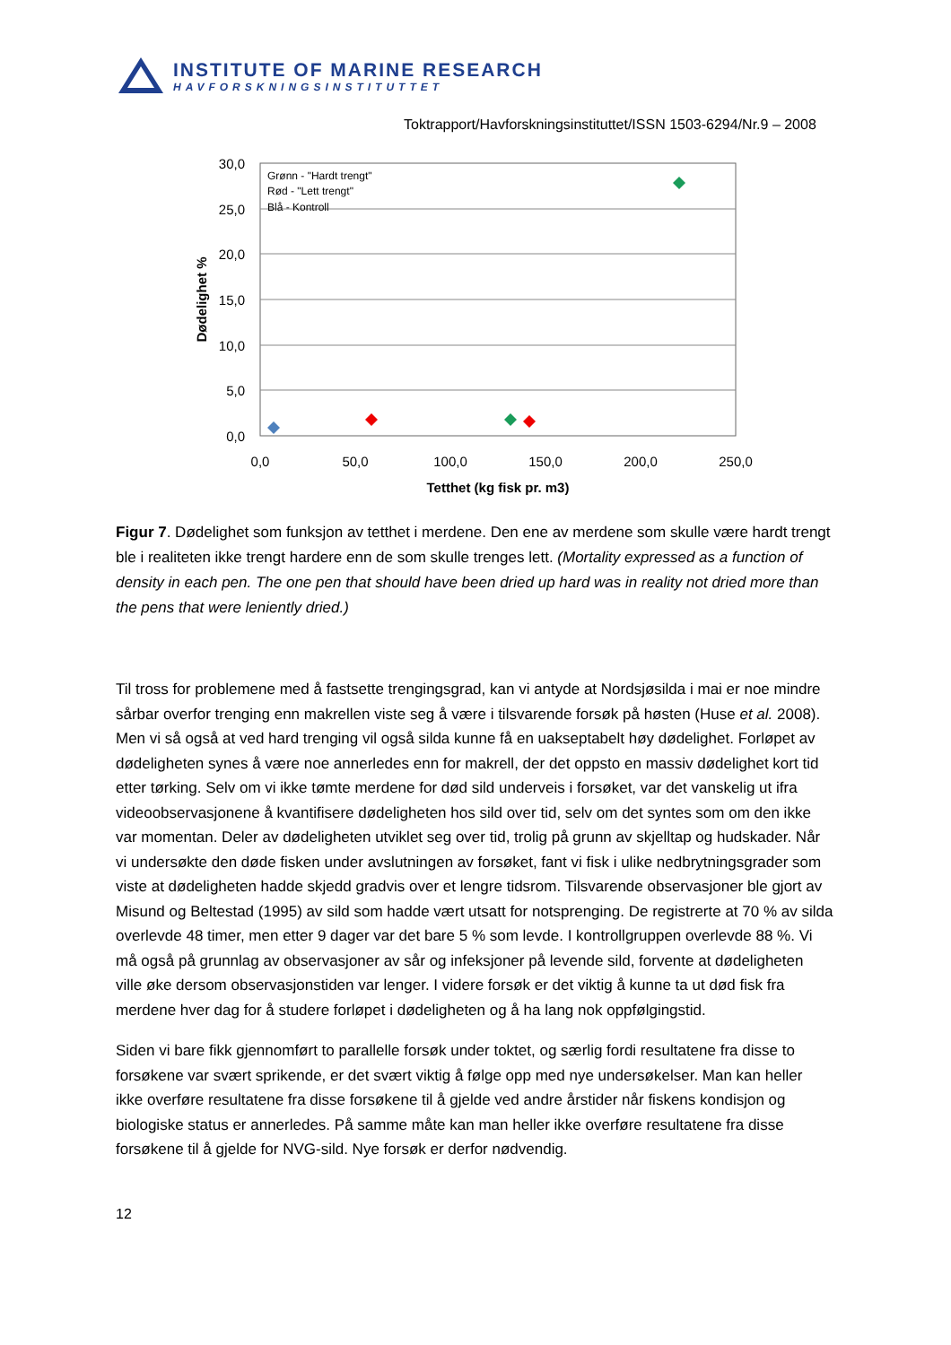INSTITUTE OF MARINE RESEARCH
HAVFORSKNINGSINSTITUTTET
Toktrapport/Havforskningsinstituttet/ISSN 1503-6294/Nr.9 – 2008
30,0
25,0
20,0
15,0
10,0
5,0
0,0
0,0
50,0
100,0
150,0
200,0
250,0
Tetthet (kg fisk pr. m3)
Dødelighet %
Grønn - "Hardt trengt"
Rød - "Lett trengt"
Blå - Kontroll
Figur 7. Dødelighet som funksjon av tetthet i merdene. Den ene av merdene som skulle være hardt trengt ble i realiteten ikke trengt hardere enn de som skulle trenges lett. (Mortality expressed as a function of density in each pen. The one pen that should have been dried up hard was in reality not dried more than the pens that were leniently dried.)
Til tross for problemene med å fastsette trengingsgrad, kan vi antyde at Nordsjøsilda i mai er noe mindre sårbar overfor trenging enn makrellen viste seg å være i tilsvarende forsøk på høsten (Huse et al. 2008). Men vi så også at ved hard trenging vil også silda kunne få en uakseptabelt høy dødelighet. Forløpet av dødeligheten synes å være noe annerledes enn for makrell, der det oppsto en massiv dødelighet kort tid etter tørking. Selv om vi ikke tømte merdene for død sild underveis i forsøket, var det vanskelig ut ifra videoobservasjonene å kvantifisere dødeligheten hos sild over tid, selv om det syntes som om den ikke var momentan. Deler av dødeligheten utviklet seg over tid, trolig på grunn av skjelltap og hudskader. Når vi undersøkte den døde fisken under avslutningen av forsøket, fant vi fisk i ulike nedbrytningsgrader som viste at dødeligheten hadde skjedd gradvis over et lengre tidsrom. Tilsvarende observasjoner ble gjort av Misund og Beltestad (1995) av sild som hadde vært utsatt for notsprenging. De registrerte at 70 % av silda overlevde 48 timer, men etter 9 dager var det bare 5 % som levde. I kontrollgruppen overlevde 88 %. Vi må også på grunnlag av observasjoner av sår og infeksjoner på levende sild, forvente at dødeligheten ville øke dersom observasjonstiden var lenger. I videre forsøk er det viktig å kunne ta ut død fisk fra merdene hver dag for å studere forløpet i dødeligheten og å ha lang nok oppfølgingstid.
Siden vi bare fikk gjennomført to parallelle forsøk under toktet, og særlig fordi resultatene fra disse to forsøkene var svært sprikende, er det svært viktig å følge opp med nye undersøkelser. Man kan heller ikke overføre resultatene fra disse forsøkene til å gjelde ved andre årstider når fiskens kondisjon og biologiske status er annerledes. På samme måte kan man heller ikke overføre resultatene fra disse forsøkene til å gjelde for NVG-sild. Nye forsøk er derfor nødvendig.
12